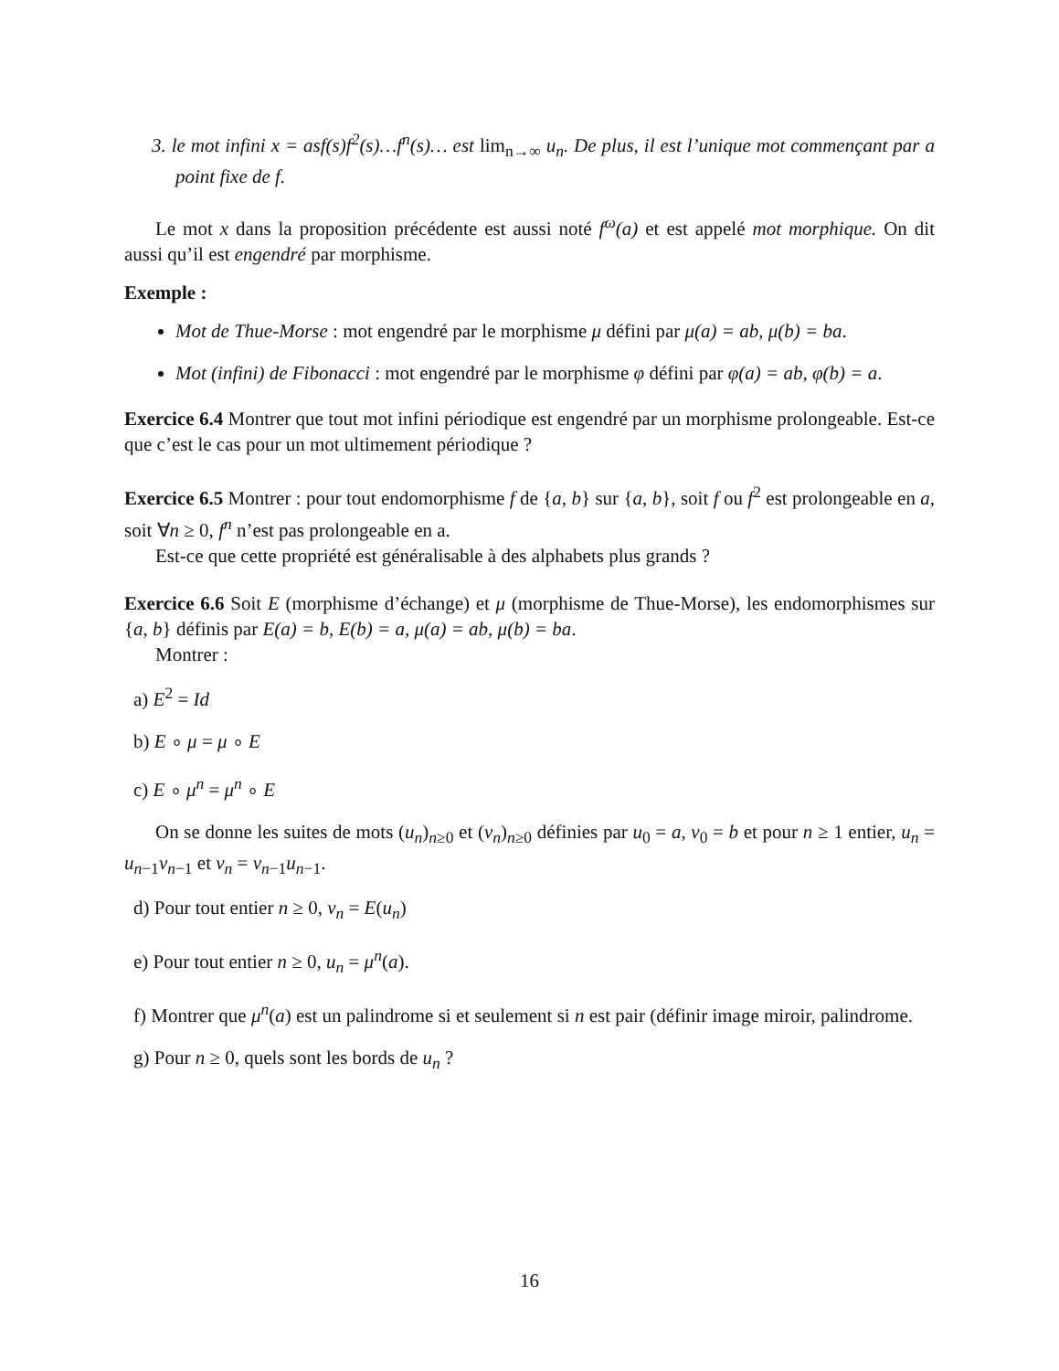3. le mot infini x = asf(s)f<sup>2</sup>(s)…f<sup>n</sup>(s)… est lim<sub>n→∞</sub> u<sub>n</sub>. De plus, il est l’unique mot commençant par a point fixe de f.
Le mot x dans la proposition précédente est aussi noté f<sup>ω</sup>(a) et est appelé mot morphique. On dit aussi qu’il est engendré par morphisme.
Exemple :
Mot de Thue-Morse : mot engendré par le morphisme μ défini par μ(a) = ab, μ(b) = ba.
Mot (infini) de Fibonacci : mot engendré par le morphisme φ défini par φ(a) = ab, φ(b) = a.
Exercice 6.4 Montrer que tout mot infini périodique est engendré par un morphisme prolongeable. Est-ce que c’est le cas pour un mot ultimement périodique ?
Exercice 6.5 Montrer : pour tout endomorphisme f de {a, b} sur {a, b}, soit f ou f<sup>2</sup> est prolongeable en a, soit ∀n ≥ 0, f<sup>n</sup> n’est pas prolongeable en a.
Est-ce que cette propriété est généralisable à des alphabets plus grands ?
Exercice 6.6 Soit E (morphisme d’échange) et μ (morphisme de Thue-Morse), les endomorphismes sur {a, b} définis par E(a) = b, E(b) = a, μ(a) = ab, μ(b) = ba.
Montrer :
a) E<sup>2</sup> = Id
b) E ∘ μ = μ ∘ E
c) E ∘ μ<sup>n</sup> = μ<sup>n</sup> ∘ E
On se donne les suites de mots (u<sub>n</sub>)<sub>n≥0</sub> et (v<sub>n</sub>)<sub>n≥0</sub> définies par u<sub>0</sub> = a, v<sub>0</sub> = b et pour n ≥ 1 entier, u<sub>n</sub> = u<sub>n−1</sub>v<sub>n−1</sub> et v<sub>n</sub> = v<sub>n−1</sub>u<sub>n−1</sub>.
d) Pour tout entier n ≥ 0, v<sub>n</sub> = E(u<sub>n</sub>)
e) Pour tout entier n ≥ 0, u<sub>n</sub> = μ<sup>n</sup>(a).
f) Montrer que μ<sup>n</sup>(a) est un palindrome si et seulement si n est pair (définir image miroir, palindrome.
g) Pour n ≥ 0, quels sont les bords de u<sub>n</sub> ?
16